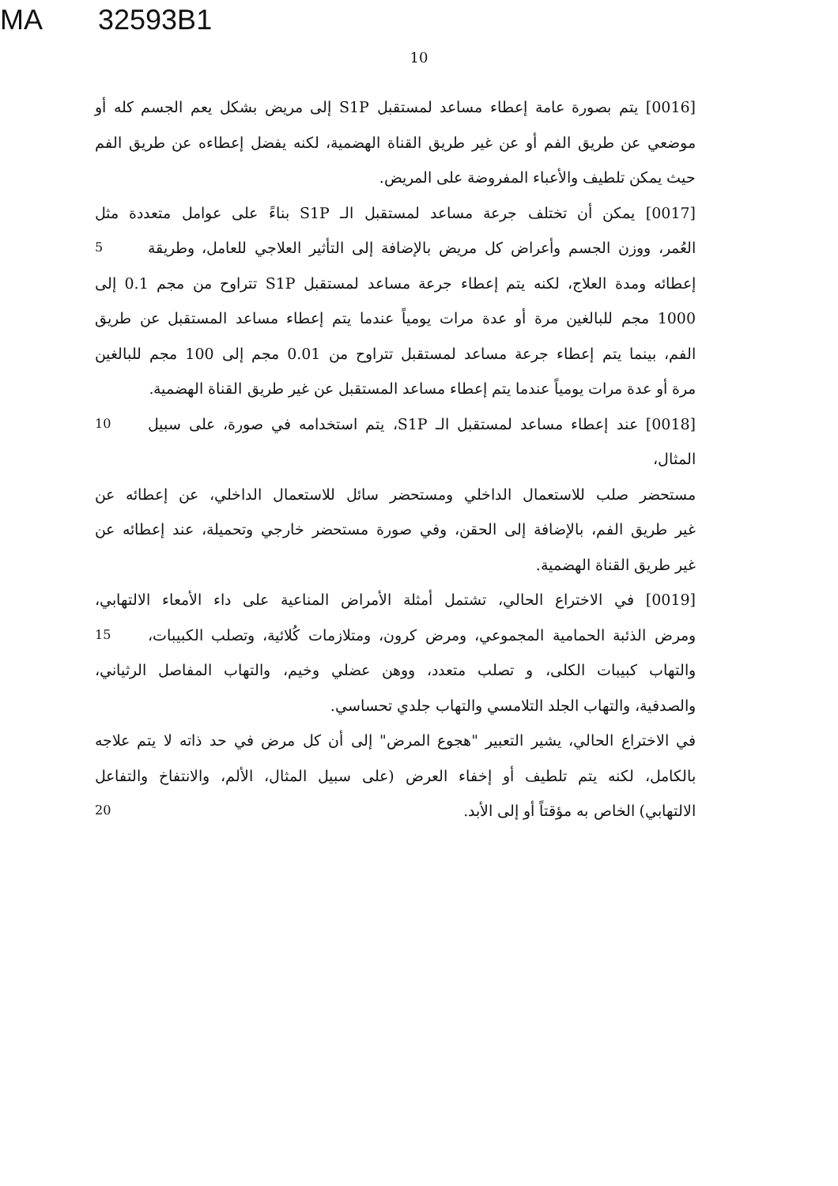MA 32593B1
10
[0016] يتم بصورة عامة إعطاء مساعد لمستقبل S1P إلى مريض بشكل يعم الجسم كله أو
موضعي عن طريق الفم أو عن غير طريق القناة الهضمية، لكنه يفضل إعطاءه عن طريق الفم
حيث يمكن تلطيف والأعباء المفروضة على المريض.
[0017] يمكن أن تختلف جرعة مساعد لمستقبل الـ S1P بناءً على عوامل متعددة مثل
العُمر، ووزن الجسم وأعراض كل مريض بالإضافة إلى التأثير العلاجي للعامل، وطريقة
5
إعطائه ومدة العلاج، لكنه يتم إعطاء جرعة مساعد لمستقبل S1P تتراوح من مجم 0.1 إلى
1000 مجم للبالغين مرة أو عدة مرات يومياً عندما يتم إعطاء مساعد المستقبل عن طريق
الفم، بينما يتم إعطاء جرعة مساعد لمستقبل تتراوح من 0.01 مجم إلى 100 مجم للبالغين
مرة أو عدة مرات يومياً عندما يتم إعطاء مساعد المستقبل عن غير طريق القناة الهضمية.
[0018] عند إعطاء مساعد لمستقبل الـ S1P، يتم استخدامه في صورة، على سبيل المثال،
10
مستحضر صلب للاستعمال الداخلي ومستحضر سائل للاستعمال الداخلي، عن إعطائه عن
غير طريق الفم، بالإضافة إلى الحقن، وفي صورة مستحضر خارجي وتحميلة، عند إعطائه عن
غير طريق القناة الهضمية.
[0019] في الاختراع الحالي، تشتمل أمثلة الأمراض المناعية على داء الأمعاء الالتهابي،
ومرض الذئبة الحمامية المجموعي، ومرض كرون، ومتلازمات كُلائية، وتصلب الكبيبات،
15
والتهاب كبيبات الكلى، و تصلب متعدد، ووهن عضلي وخيم، والتهاب المفاصل الرثياني،
والصدفية، والتهاب الجلد التلامسي والتهاب جلدي تحساسي.
في الاختراع الحالي، يشير التعبير "هجوع المرض" إلى أن كل مرض في حد ذاته لا يتم علاجه
بالكامل، لكنه يتم تلطيف أو إخفاء العرض (على سبيل المثال، الألم، والانتفاخ والتفاعل
الالتهابي) الخاص به مؤقتاً أو إلى الأبد.
20